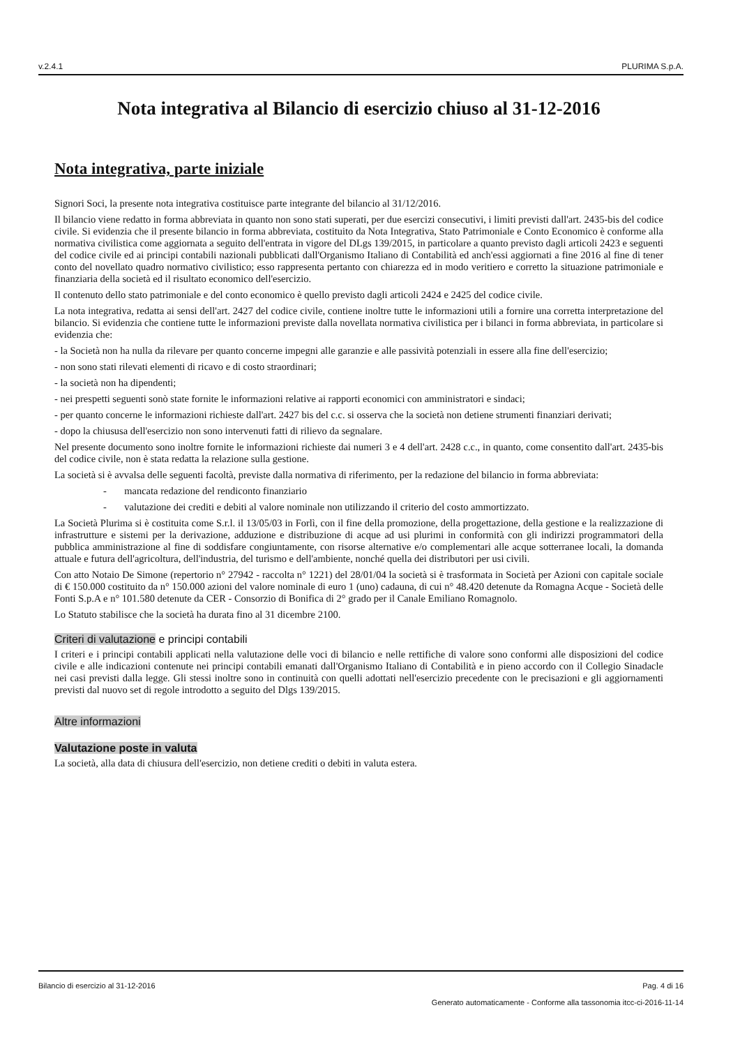v.2.4.1 PLURIMA S.p.A.
Nota integrativa al Bilancio di esercizio chiuso al 31-12-2016
Nota integrativa, parte iniziale
Signori Soci, la presente nota integrativa costituisce parte integrante del bilancio al 31/12/2016.
Il bilancio viene redatto in forma abbreviata in quanto non sono stati superati, per due esercizi consecutivi, i limiti previsti dall'art. 2435-bis del codice civile. Si evidenzia che il presente bilancio in forma abbreviata, costituito da Nota Integrativa, Stato Patrimoniale e Conto Economico è conforme alla normativa civilistica come aggiornata a seguito dell'entrata in vigore del DLgs 139/2015, in particolare a quanto previsto dagli articoli 2423 e seguenti del codice civile ed ai principi contabili nazionali pubblicati dall'Organismo Italiano di Contabilità ed anch'essi aggiornati a fine 2016 al fine di tener conto del novellato quadro normativo civilistico; esso rappresenta pertanto con chiarezza ed in modo veritiero e corretto la situazione patrimoniale e finanziaria della società ed il risultato economico dell'esercizio.
Il contenuto dello stato patrimoniale e del conto economico è quello previsto dagli articoli 2424 e 2425 del codice civile.
La nota integrativa, redatta ai sensi dell'art. 2427 del codice civile, contiene inoltre tutte le informazioni utili a fornire una corretta interpretazione del bilancio. Si evidenzia che contiene tutte le informazioni previste dalla novellata normativa civilistica per i bilanci in forma abbreviata, in particolare si evidenzia che:
- la Società non ha nulla da rilevare per quanto concerne impegni alle garanzie e alle passività potenziali in essere alla fine dell'esercizio;
- non sono stati rilevati elementi di ricavo e di costo straordinari;
- la società non ha dipendenti;
- nei prespetti seguenti sonò state fornite le informazioni relative ai rapporti economici con amministratori e sindaci;
- per quanto concerne le informazioni richieste dall'art. 2427 bis del c.c. si osserva che la società non detiene strumenti finanziari derivati;
- dopo la chiususa dell'esercizio non sono intervenuti fatti di rilievo da segnalare.
Nel presente documento sono inoltre fornite le informazioni richieste dai numeri 3 e 4 dell'art. 2428 c.c., in quanto, come consentito dall'art. 2435-bis del codice civile, non è stata redatta la relazione sulla gestione.
La società si è avvalsa delle seguenti facoltà, previste dalla normativa di riferimento, per la redazione del bilancio in forma abbreviata:
- mancata redazione del rendiconto finanziario
- valutazione dei crediti e debiti al valore nominale non utilizzando il criterio del costo ammortizzato.
La Società Plurima si è costituita come S.r.l. il 13/05/03 in Forlì, con il fine della promozione, della progettazione, della gestione e la realizzazione di infrastrutture e sistemi per la derivazione, adduzione e distribuzione di acque ad usi plurimi in conformità con gli indirizzi programmatori della pubblica amministrazione al fine di soddisfare congiuntamente, con risorse alternative e/o complementari alle acque sotterranee locali, la domanda attuale e futura dell'agricoltura, dell'industria, del turismo e dell'ambiente, nonché quella dei distributori per usi civili.
Con atto Notaio De Simone (repertorio n° 27942 - raccolta n° 1221) del 28/01/04 la società si è trasformata in Società per Azioni con capitale sociale di € 150.000 costituito da n° 150.000 azioni del valore nominale di euro 1 (uno) cadauna, di cui n° 48.420 detenute da Romagna Acque - Società delle Fonti S.p.A e n° 101.580 detenute da CER - Consorzio di Bonifica di 2° grado per il Canale Emiliano Romagnolo.
Lo Statuto stabilisce che la società ha durata fino al 31 dicembre 2100.
Criteri di valutazione e principi contabili
I criteri e i principi contabili applicati nella valutazione delle voci di bilancio e nelle rettifiche di valore sono conformi alle disposizioni del codice civile e alle indicazioni contenute nei principi contabili emanati dall'Organismo Italiano di Contabilità e in pieno accordo con il Collegio Sinadacle nei casi previsti dalla legge. Gli stessi inoltre sono in continuità con quelli adottati nell'esercizio precedente con le precisazioni e gli aggiornamenti previsti dal nuovo set di regole introdotto a seguito del Dlgs 139/2015.
Altre informazioni
Valutazione poste in valuta
La società, alla data di chiusura dell'esercizio, non detiene crediti o debiti in valuta estera.
Bilancio di esercizio al 31-12-2016 Pag. 4 di 16
Generato automaticamente - Conforme alla tassonomia itcc-ci-2016-11-14